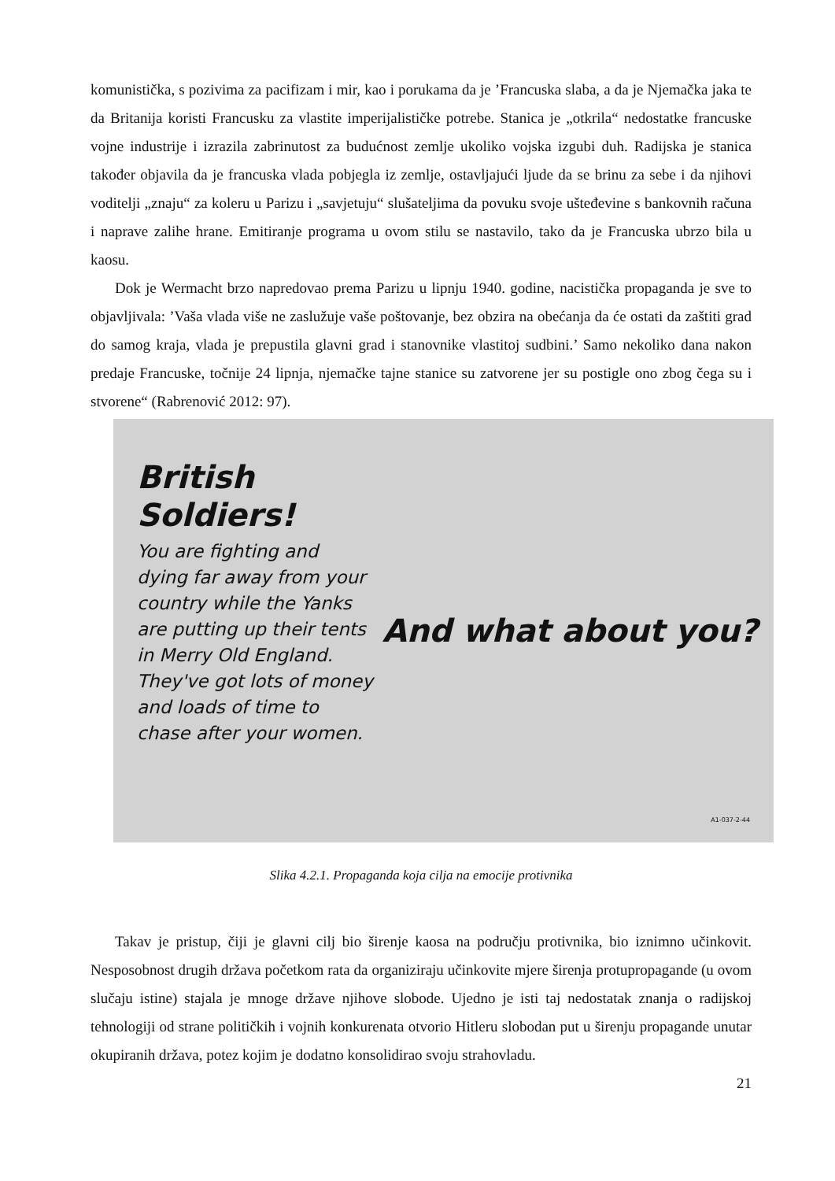komunistička, s pozivima za pacifizam i mir, kao i porukama da je ’Francuska slaba, a da je Njemačka jaka te da Britanija koristi Francusku za vlastite imperijalističke potrebe. Stanica je „otkrila“ nedostatke francuske vojne industrije i izrazila zabrinutost za budućnost zemlje ukoliko vojska izgubi duh. Radijska je stanica također objavila da je francuska vlada pobjegla iz zemlje, ostavljajući ljude da se brinu za sebe i da njihovi voditelji „znaju“ za koleru u Parizu i „savjetuju“ slušateljima da povuku svoje ušteđevine s bankovnih računa i naprave zalihe hrane. Emitiranje programa u ovom stilu se nastavilo, tako da je Francuska ubrzo bila u kaosu.
Dok je Wermacht brzo napredovao prema Parizu u lipnju 1940. godine, nacistička propaganda je sve to objavljivala: ’Vaša vlada više ne zaslužuje vaše poštovanje, bez obzira na obećanja da će ostati da zaštiti grad do samog kraja, vlada je prepustila glavni grad i stanovnike vlastitoj sudbini.’ Samo nekoliko dana nakon predaje Francuske, točnije 24 lipnja, njemačke tajne stanice su zatvorene jer su postigle ono zbog čega su i stvorene“ (Rabrenović 2012: 97).
British Soldiers!
You are fighting and dying far away from your country while the Yanks are putting up their tents in Merry Old England. They've got lots of money and loads of time to chase after your women.
And what about you?
A1-037-2-44
Slika 4.2.1. Propaganda koja cilja na emocije protivnika
Takav je pristup, čiji je glavni cilj bio širenje kaosa na području protivnika, bio iznimno učinkovit. Nesposobnost drugih država početkom rata da organiziraju učinkovite mjere širenja protupropagande (u ovom slučaju istine) stajala je mnoge države njihove slobode. Ujedno je isti taj nedostatak znanja o radijskoj tehnologiji od strane političkih i vojnih konkurenata otvorio Hitleru slobodan put u širenju propagande unutar okupiranih država, potez kojim je dodatno konsolidirao svoju strahovladu.
21